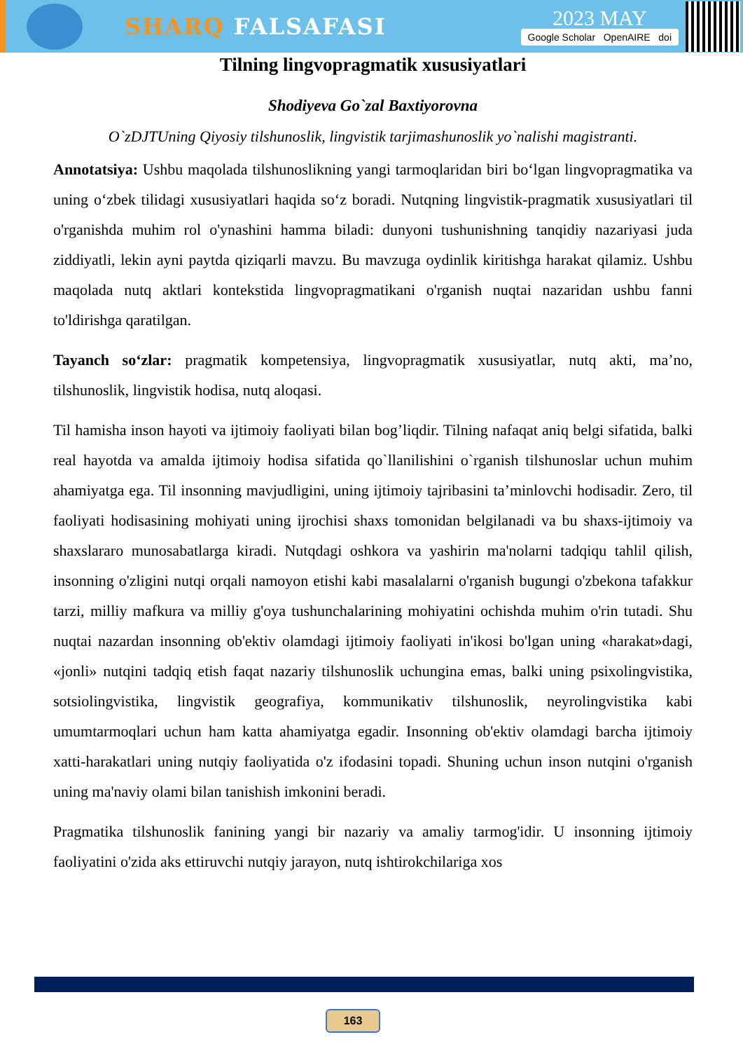SHARQ FALSAFASI
2023 MAY
Google Scholar OpenAIRE doi
Tilning lingvopragmatik xususiyatlari
Shodiyeva Go`zal Baxtiyorovna
O`zDJTUning Qiyosiy tilshunoslik, lingvistik tarjimashunoslik yo`nalishi magistranti.
Annotatsiya: Ushbu maqolada tilshunoslikning yangi tarmoqlaridan biri bo‘lgan lingvopragmatika va uning o‘zbek tilidagi xususiyatlari haqida so‘z boradi. Nutqning lingvistik-pragmatik xususiyatlari til o'rganishda muhim rol o'ynashini hamma biladi: dunyoni tushunishning tanqidiy nazariyasi juda ziddiyatli, lekin ayni paytda qiziqarli mavzu. Bu mavzuga oydinlik kiritishga harakat qilamiz. Ushbu maqolada nutq aktlari kontekstida lingvopragmatikani o'rganish nuqtai nazaridan ushbu fanni to'ldirishga qaratilgan.
Tayanch so‘zlar: pragmatik kompetensiya, lingvopragmatik xususiyatlar, nutq akti, ma’no, tilshunoslik, lingvistik hodisa, nutq aloqasi.
Til hamisha inson hayoti va ijtimoiy faoliyati bilan bog’liqdir. Tilning nafaqat aniq belgi sifatida, balki real hayotda va amalda ijtimoiy hodisa sifatida qo`llanilishini o`rganish tilshunoslar uchun muhim ahamiyatga ega. Til insonning mavjudligini, uning ijtimoiy tajribasini ta’minlovchi hodisadir. Zero, til faoliyati hodisasining mohiyati uning ijrochisi shaxs tomonidan belgilanadi va bu shaxs-ijtimoiy va shaxslararo munosabatlarga kiradi. Nutqdagi oshkora va yashirin ma'nolarni tadqiqu tahlil qilish, insonning o'zligini nutqi orqali namoyon etishi kabi masalalarni o'rganish bugungi o'zbekona tafakkur tarzi, milliy mafkura va milliy g'oya tushunchalarining mohiyatini ochishda muhim o'rin tutadi. Shu nuqtai nazardan insonning ob'ektiv olamdagi ijtimoiy faoliyati in'ikosi bo'lgan uning «harakat»dagi, «jonli» nutqini tadqiq etish faqat nazariy tilshunoslik uchungina emas, balki uning psixolingvistika, sotsiolingvistika, lingvistik geografiya, kommunikativ tilshunoslik, neyrolingvistika kabi umumtarmoqlari uchun ham katta ahamiyatga egadir. Insonning ob'ektiv olamdagi barcha ijtimoiy xatti-harakatlari uning nutqiy faoliyatida o'z ifodasini topadi. Shuning uchun inson nutqini o'rganish uning ma'naviy olami bilan tanishish imkonini beradi.
Pragmatika tilshunoslik fanining yangi bir nazariy va amaliy tarmog'idir. U insonning ijtimoiy faoliyatini o'zida aks ettiruvchi nutqiy jarayon, nutq ishtirokchilariga xos
163